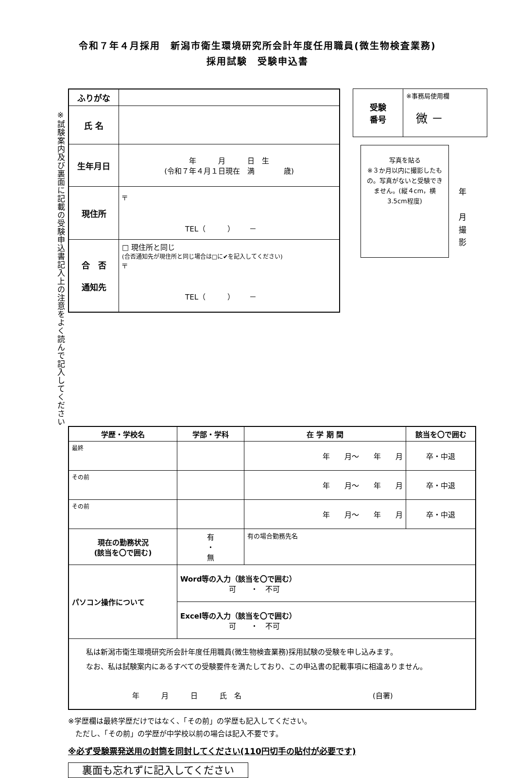令和７年４月採用　新潟市衛生環境研究所会計年度任用職員(微生物検査業務)
採用試験　受験申込書
※試験案内及び裏面に記載の受験申込書記入上の注意をよく読んで記入してください
| ふりがな | |
| 氏 名 | |
| 生年月日 | 年 月 日 生 (令和７年４月１日現在 満 歳) |
| 現住所 | 〒 TEL（ ） － |
| 合 否 通知先 | □ 現住所と同じ (合否通知先が現住所と同じ場合は□に✔を記入してください) 〒 TEL（ ） － |
| 受験 番号 | ※事務局使用欄 微 － |
写真を貼る
※３か月以内に撮影したもの。写真がないと受験できません。(縦４cm，横3.5cm程度)
年
月
撮
影
| 学歴・学校名 | 学部・学科 | 在 学 期 間 | 該当を〇で囲む |
| --- | --- | --- | --- |
| 最終 | | 年 月～ 年 月 | 卒・中退 |
| その前 | | 年 月～ 年 月 | 卒・中退 |
| その前 | | 年 月～ 年 月 | 卒・中退 |
| 現在の勤務状況 (該当を〇で囲む) | 有 ・ 無 | 有の場合勤務先名 | |
| パソコン操作について | Word等の入力（該当を〇で囲む） 可 ・ 不可 | | |
| | Excel等の入力（該当を〇で囲む） 可 ・ 不可 | | |
| 私は新潟市衛生環境研究所会計年度任用職員(微生物検査業務)採用試験の受験を申し込みます。 なお、私は試験案内にあるすべての受験要件を満たしており、この申込書の記載事項に相違ありません。 年 月 日 氏 名 (自署) | | | |
※学歴欄は最終学歴だけではなく、「その前」の学歴も記入してください。
　ただし、「その前」の学歴が中学校以前の場合は記入不要です。
※必ず受験票発送用の封筒を同封してください(110円切手の貼付が必要です)
裏面も忘れずに記入してください